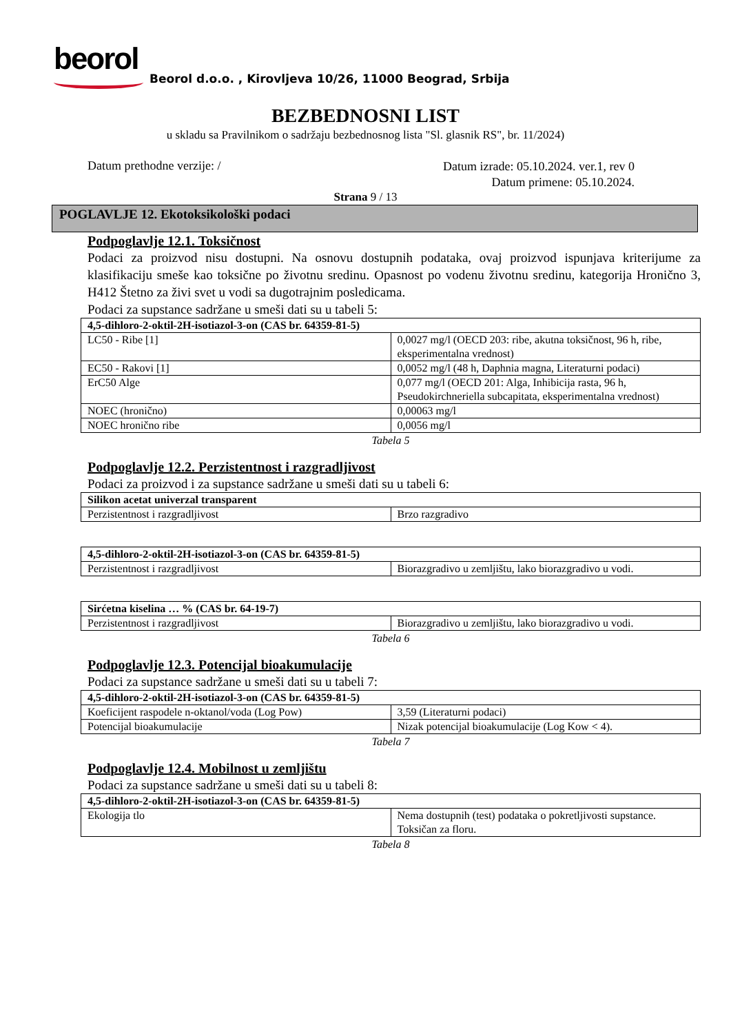beorol
Beorol d.o.o. , Kirovljeva 10/26, 11000 Beograd, Srbija
BEZBEDNOSNI LIST
u skladu sa Pravilnikom o sadržaju bezbednosnog lista "Sl. glasnik RS", br. 11/2024)
Datum prethodne verzije: /
Datum izrade: 05.10.2024. ver.1, rev 0
Datum primene: 05.10.2024.
Strana 9 / 13
POGLAVLJE 12. Ekotoksikološki podaci
Podpoglavlje 12.1. Toksičnost
Podaci za proizvod nisu dostupni. Na osnovu dostupnih podataka, ovaj proizvod ispunjava kriterijume za klasifikaciju smeše kao toksične po životnu sredinu. Opasnost po vodenu životnu sredinu, kategorija Hronično 3, H412 Štetno za živi svet u vodi sa dugotrajnim posledicama.
Podaci za supstance sadržane u smeši dati su u tabeli 5:
| 4,5-dihloro-2-oktil-2H-isotiazol-3-on (CAS br. 64359-81-5) | |
| LC50 - Ribe [1] | 0,0027 mg/l (OECD 203: ribe, akutna toksičnost, 96 h, ribe, eksperimentalna vrednost) |
| EC50 - Rakovi [1] | 0,0052 mg/l (48 h, Daphnia magna, Literaturni podaci) |
| ErC50 Alge | 0,077 mg/l (OECD 201: Alga, Inhibicija rasta, 96 h, Pseudokirchneriella subcapitata, eksperimentalna vrednost) |
| NOEC (hronično) | 0,00063 mg/l |
| NOEC hronično ribe | 0,0056 mg/l |
Tabela 5
Podpoglavlje 12.2. Perzistentnost i razgradljivost
Podaci za proizvod i za supstance sadržane u smeši dati su u tabeli 6:
| Silikon acetat univerzal transparent | |
| Perzistentnost i razgradljivost | Brzo razgradivo |
| 4,5-dihloro-2-oktil-2H-isotiazol-3-on (CAS br. 64359-81-5) | |
| Perzistentnost i razgradljivost | Biorazgradivo u zemljištu, lako biorazgradivo u vodi. |
| Sirćetna kiselina … % (CAS br. 64-19-7) | |
| Perzistentnost i razgradljivost | Biorazgradivo u zemljištu, lako biorazgradivo u vodi. |
Tabela 6
Podpoglavlje 12.3. Potencijal bioakumulacije
Podaci za supstance sadržane u smeši dati su u tabeli 7:
| 4,5-dihloro-2-oktil-2H-isotiazol-3-on (CAS br. 64359-81-5) | |
| Koeficijent raspodele n-oktanol/voda (Log Pow) | 3,59 (Literaturni podaci) |
| Potencijal bioakumulacije | Nizak potencijal bioakumulacije (Log Kow < 4). |
Tabela 7
Podpoglavlje 12.4. Mobilnost u zemljištu
Podaci za supstance sadržane u smeši dati su u tabeli 8:
| 4,5-dihloro-2-oktil-2H-isotiazol-3-on (CAS br. 64359-81-5) | |
| Ekologija tlo | Nema dostupnih (test) podataka o pokretljivosti supstance. Toksičan za floru. |
Tabela 8